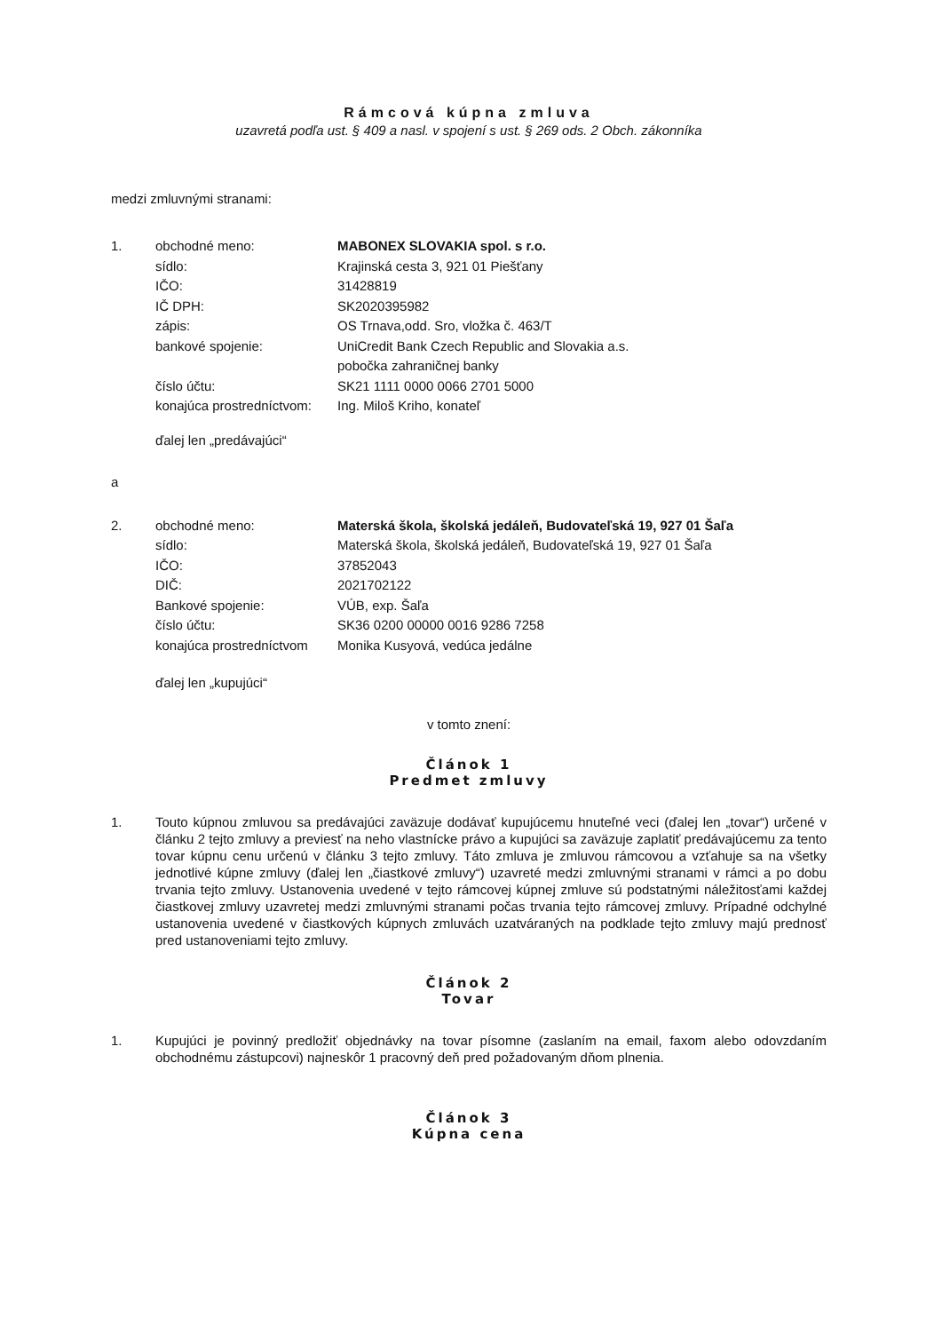Rámcová kúpna zmluva
uzavretá podľa ust. § 409 a nasl. v spojení s ust. § 269 ods. 2 Obch. zákonníka
medzi zmluvnými stranami:
1. obchodné meno: MABONEX SLOVAKIA spol. s r.o. sídlo: Krajinská cesta 3, 921 01 Piešťany IČO: 31428819 IČ DPH: SK2020395982 zápis: OS Trnava,odd. Sro, vložka č. 463/T bankové spojenie: UniCredit Bank Czech Republic and Slovakia a.s.
pobočka zahraničnej banky číslo účtu: SK21 1111 0000 0066 2701 5000 konajúca prostredníctvom: Ing. Miloš Kriho, konateľ
ďalej len „predávajúci“
a
2. obchodné meno: Materská škola, školská jedáleň, Budovateľská 19, 927 01 Šaľa sídlo: Materská škola, školská jedáleň, Budovateľská 19, 927 01 Šaľa IČO: 37852043 DIČ: 2021702122 Bankové spojenie: VÚB, exp. Šaľa číslo účtu: SK36 0200 00000 0016 9286 7258 konajúca prostredníctvom Monika Kusyová, vedúca jedálne
ďalej len „kupujúci“
v tomto znení:
Článok 1
Predmet zmluvy
1. Touto kúpnou zmluvou sa predávajúci zaväzuje dodávať kupujúcemu hnuteľné veci (ďalej len „tovar“) určené v článku 2 tejto zmluvy a previesť na neho vlastnícke právo a kupujúci sa zaväzuje zaplatiť predávajúcemu za tento tovar kúpnu cenu určenú v článku 3 tejto zmluvy. Táto zmluva je zmluvou rámcovou a vzťahuje sa na všetky jednotlivé kúpne zmluvy (ďalej len „čiastkové zmluvy“) uzavreté medzi zmluvnými stranami v rámci a po dobu trvania tejto zmluvy. Ustanovenia uvedené v tejto rámcovej kúpnej zmluve sú podstatnými náležitosťami každej čiastkovej zmluvy uzavretej medzi zmluvnými stranami počas trvania tejto rámcovej zmluvy. Prípadné odchylné ustanovenia uvedené v čiastkových kúpnych zmluvách uzatváraných na podklade tejto zmluvy majú prednosť pred ustanoveniami tejto zmluvy.
Článok 2
Tovar
1. Kupujúci je povinný predložiť objednávky na tovar písomne (zaslaním na email, faxom alebo odovzdaním obchodnému zástupcovi) najneskôr 1 pracovný deň pred požadovaným dňom plnenia.
Článok 3
Kúpna cena